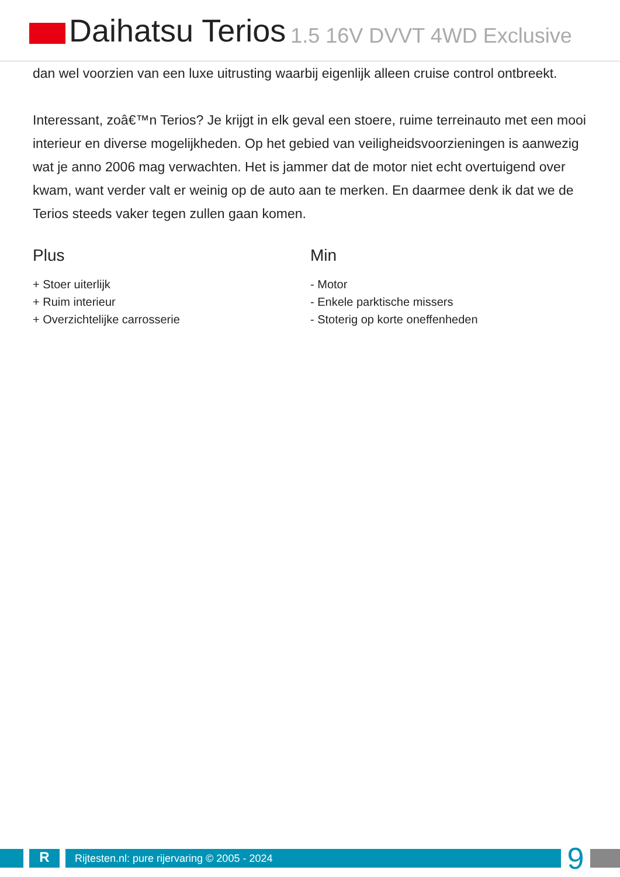Daihatsu Terios 1.5 16V DVVT 4WD Exclusive
dan wel voorzien van een luxe uitrusting waarbij eigenlijk alleen cruise control ontbreekt.
Interessant, zoâ€™n Terios? Je krijgt in elk geval een stoere, ruime terreinauto met een mooi interieur en diverse mogelijkheden. Op het gebied van veiligheidsvoorzieningen is aanwezig wat je anno 2006 mag verwachten. Het is jammer dat de motor niet echt overtuigend over kwam, want verder valt er weinig op de auto aan te merken. En daarmee denk ik dat we de Terios steeds vaker tegen zullen gaan komen.
Plus
+ Stoer uiterlijk
+ Ruim interieur
+ Overzichtelijke carrosserie
Min
- Motor
- Enkele parktische missers
- Stoterig op korte oneffenheden
R
Rijtesten.nl: pure rijervaring © 2005 - 2024
9